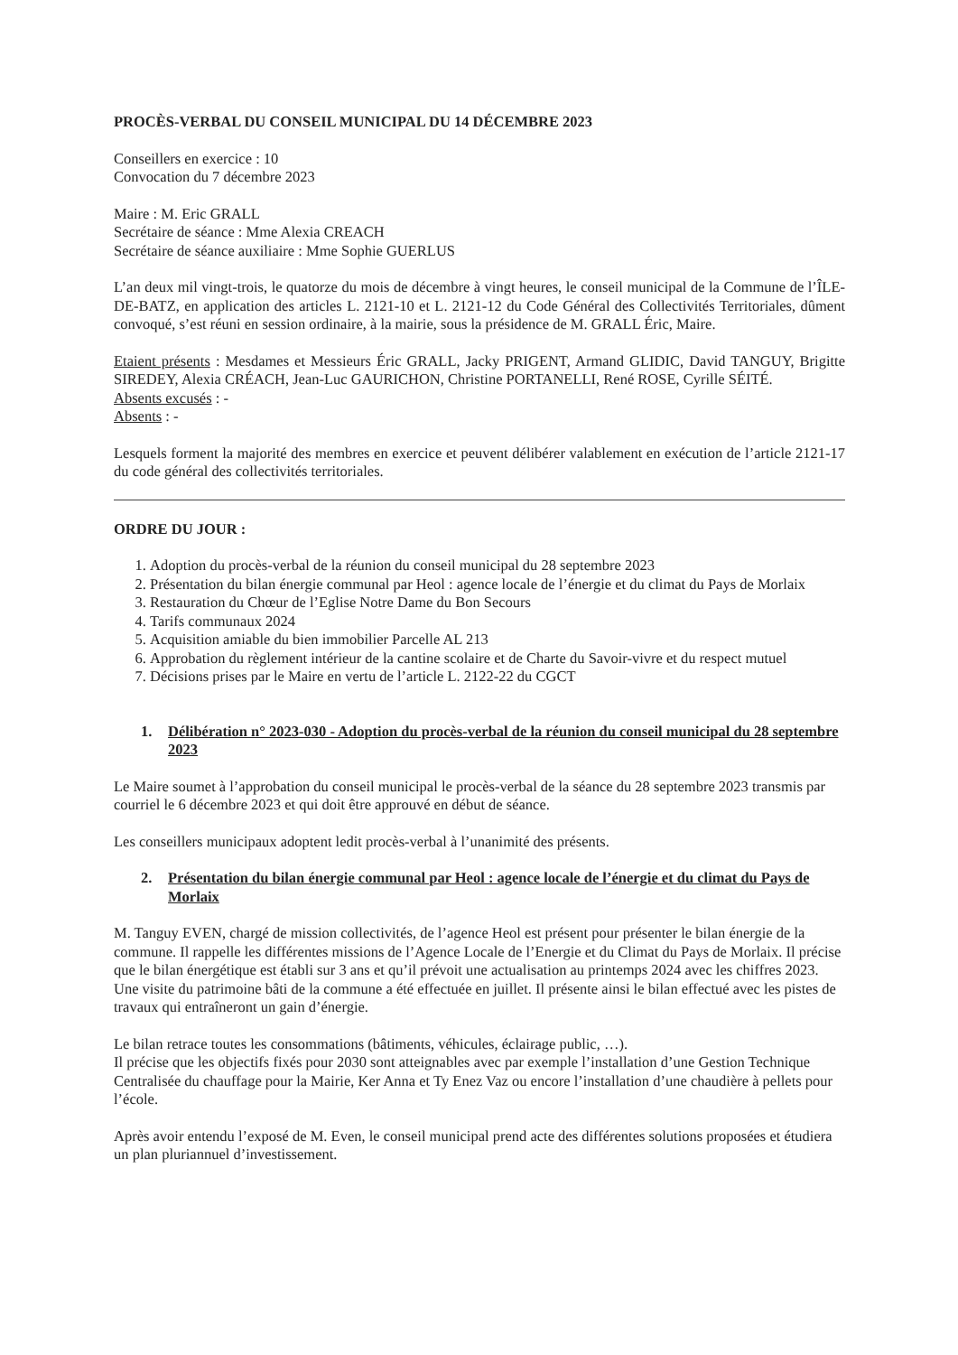PROCÈS-VERBAL DU CONSEIL MUNICIPAL DU 14 DÉCEMBRE 2023
Conseillers en exercice : 10
Convocation du 7 décembre 2023
Maire : M. Eric GRALL
Secrétaire de séance : Mme Alexia CREACH
Secrétaire de séance auxiliaire : Mme Sophie GUERLUS
L’an deux mil vingt-trois, le quatorze du mois de décembre à vingt heures, le conseil municipal de la Commune de l’ÎLE-DE-BATZ, en application des articles L. 2121-10 et L. 2121-12 du Code Général des Collectivités Territoriales, dûment convoqué, s’est réuni en session ordinaire, à la mairie, sous la présidence de M. GRALL Éric, Maire.
Etaient présents : Mesdames et Messieurs Éric GRALL, Jacky PRIGENT, Armand GLIDIC, David TANGUY, Brigitte SIREDEY, Alexia CRÉACH, Jean-Luc GAURICHON, Christine PORTANELLI, René ROSE, Cyrille SÉITÉ.
Absents excusés : -
Absents : -
Lesquels forment la majorité des membres en exercice et peuvent délibérer valablement en exécution de l’article 2121-17 du code général des collectivités territoriales.
ORDRE DU JOUR :
1. Adoption du procès-verbal de la réunion du conseil municipal du 28 septembre 2023
2. Présentation du bilan énergie communal par Heol : agence locale de l’énergie et du climat du Pays de Morlaix
3. Restauration du Chœur de l’Eglise Notre Dame du Bon Secours
4. Tarifs communaux 2024
5. Acquisition amiable du bien immobilier Parcelle AL 213
6. Approbation du règlement intérieur de la cantine scolaire et de Charte du Savoir-vivre et du respect mutuel
7. Décisions prises par le Maire en vertu de l’article L. 2122-22 du CGCT
1. Délibération n° 2023-030 - Adoption du procès-verbal de la réunion du conseil municipal du 28 septembre 2023
Le Maire soumet à l’approbation du conseil municipal le procès-verbal de la séance du 28 septembre 2023 transmis par courriel le 6 décembre 2023 et qui doit être approuvé en début de séance.
Les conseillers municipaux adoptent ledit procès-verbal à l’unanimité des présents.
2. Présentation du bilan énergie communal par Heol : agence locale de l’énergie et du climat du Pays de Morlaix
M. Tanguy EVEN, chargé de mission collectivités, de l’agence Heol est présent pour présenter le bilan énergie de la commune. Il rappelle les différentes missions de l’Agence Locale de l’Energie et du Climat du Pays de Morlaix. Il précise que le bilan énergétique est établi sur 3 ans et qu’il prévoit une actualisation au printemps 2024 avec les chiffres 2023. Une visite du patrimoine bâti de la commune a été effectuée en juillet. Il présente ainsi le bilan effectué avec les pistes de travaux qui entraîneront un gain d’énergie.
Le bilan retrace toutes les consommations (bâtiments, véhicules, éclairage public, …).
Il précise que les objectifs fixés pour 2030 sont atteignables avec par exemple l’installation d’une Gestion Technique Centralisée du chauffage pour la Mairie, Ker Anna et Ty Enez Vaz ou encore l’installation d’une chaudière à pellets pour l’école.
Après avoir entendu l’exposé de M. Even, le conseil municipal prend acte des différentes solutions proposées et étudiera un plan pluriannuel d’investissement.